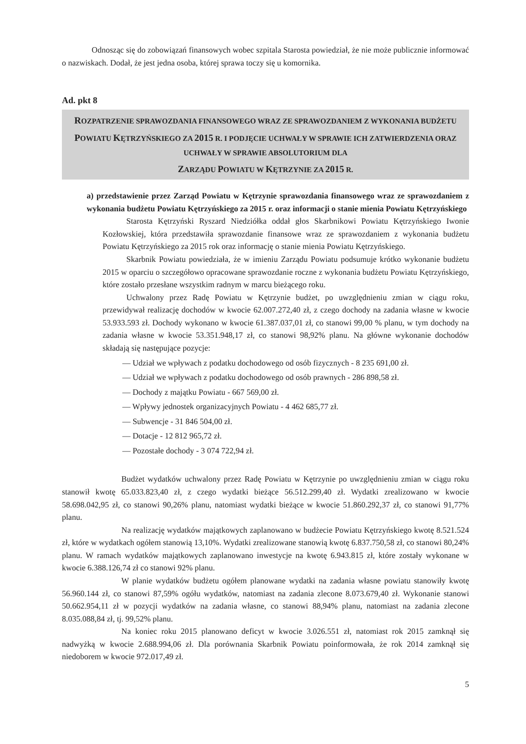Odnosząc się do zobowiązań finansowych wobec szpitala Starosta powiedział, że nie może publicznie informować o nazwiskach. Dodał, że jest jedna osoba, której sprawa toczy się u komornika.
Ad. pkt 8
ROZPATRZENIE SPRAWOZDANIA FINANSOWEGO WRAZ ZE SPRAWOZDANIEM Z WYKONANIA BUDŻETU POWIATU KĘTRZYŃSKIEGO ZA 2015 R. I PODJĘCIE UCHWAŁY W SPRAWIE ICH ZATWIERDZENIA ORAZ UCHWAŁY W SPRAWIE ABSOLUTORIUM DLA
ZARZĄDU POWIATU W KĘTRZYNIE ZA 2015 R.
a) przedstawienie przez Zarząd Powiatu w Kętrzynie sprawozdania finansowego wraz ze sprawozdaniem z wykonania budżetu Powiatu Kętrzyńskiego za 2015 r. oraz informacji o stanie mienia Powiatu Kętrzyńskiego
Starosta Kętrzyński Ryszard Niedziółka oddał głos Skarbnikowi Powiatu Kętrzyńskiego Iwonie Kozłowskiej, która przedstawiła sprawozdanie finansowe wraz ze sprawozdaniem z wykonania budżetu Powiatu Kętrzyńskiego za 2015 rok oraz informację o stanie mienia Powiatu Kętrzyńskiego.
Skarbnik Powiatu powiedziała, że w imieniu Zarządu Powiatu podsumuje krótko wykonanie budżetu 2015 w oparciu o szczegółowo opracowane sprawozdanie roczne z wykonania budżetu Powiatu Kętrzyńskiego, które zostało przesłane wszystkim radnym w marcu bieżącego roku.
Uchwalony przez Radę Powiatu w Kętrzynie budżet, po uwzględnieniu zmian w ciągu roku, przewidywał realizację dochodów w kwocie 62.007.272,40 zł, z czego dochody na zadania własne w kwocie 53.933.593 zł. Dochody wykonano w kwocie 61.387.037,01 zł, co stanowi 99,00 % planu, w tym dochody na zadania własne w kwocie 53.351.948,17 zł, co stanowi 98,92% planu. Na główne wykonanie dochodów składają się następujące pozycje:
— Udział we wpływach z podatku dochodowego od osób fizycznych - 8 235 691,00 zł.
— Udział we wpływach z podatku dochodowego od osób prawnych - 286 898,58 zł.
— Dochody z majątku Powiatu - 667 569,00 zł.
— Wpływy jednostek organizacyjnych Powiatu - 4 462 685,77 zł.
— Subwencje - 31 846 504,00 zł.
— Dotacje - 12 812 965,72 zł.
— Pozostałe dochody - 3 074 722,94 zł.
Budżet wydatków uchwalony przez Radę Powiatu w Kętrzynie po uwzględnieniu zmian w ciągu roku stanowił kwotę 65.033.823,40 zł, z czego wydatki bieżące 56.512.299,40 zł. Wydatki zrealizowano w kwocie 58.698.042,95 zł, co stanowi 90,26% planu, natomiast wydatki bieżące w kwocie 51.860.292,37 zł, co stanowi 91,77% planu.
Na realizację wydatków majątkowych zaplanowano w budżecie Powiatu Kętrzyńskiego kwotę 8.521.524 zł, które w wydatkach ogółem stanowią 13,10%. Wydatki zrealizowane stanowią kwotę 6.837.750,58 zł, co stanowi 80,24% planu. W ramach wydatków majątkowych zaplanowano inwestycje na kwotę 6.943.815 zł, które zostały wykonane w kwocie 6.388.126,74 zł co stanowi 92% planu.
W planie wydatków budżetu ogółem planowane wydatki na zadania własne powiatu stanowiły kwotę 56.960.144 zł, co stanowi 87,59% ogółu wydatków, natomiast na zadania zlecone 8.073.679,40 zł. Wykonanie stanowi 50.662.954,11 zł w pozycji wydatków na zadania własne, co stanowi 88,94% planu, natomiast na zadania zlecone 8.035.088,84 zł, tj. 99,52% planu.
Na koniec roku 2015 planowano deficyt w kwocie 3.026.551 zł, natomiast rok 2015 zamknął się nadwyżką w kwocie 2.688.994,06 zł. Dla porównania Skarbnik Powiatu poinformowała, że rok 2014 zamknął się niedoborem w kwocie 972.017,49 zł.
5